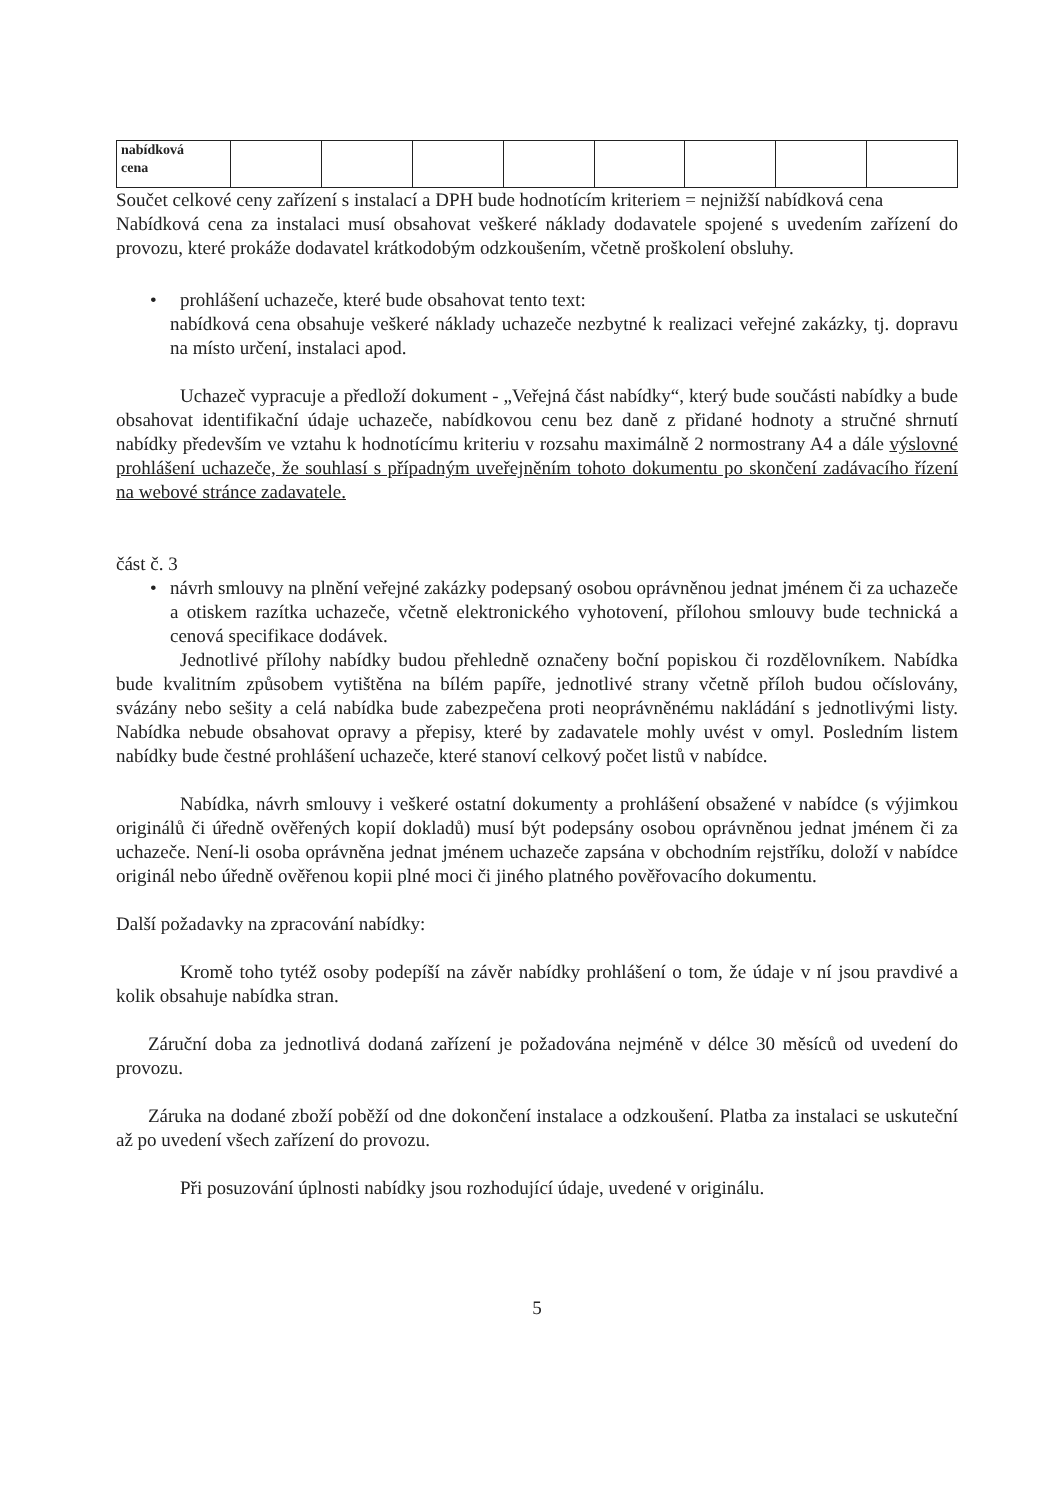| nabídková cena | | | | | | | | |
Součet celkové ceny zařízení s instalací a DPH bude hodnotícím kriteriem = nejnižší nabídková cena
Nabídková cena za instalaci musí obsahovat veškeré náklady dodavatele spojené s uvedením zařízení do provozu, které prokáže dodavatel krátkodobým odzkoušením, včetně proškolení obsluhy.
• prohlášení uchazeče, které bude obsahovat tento text:
nabídková cena obsahuje veškeré náklady uchazeče nezbytné k realizaci veřejné zakázky, tj. dopravu na místo určení, instalaci apod.
Uchazeč vypracuje a předloží dokument - „Veřejná část nabídky“, který bude součásti nabídky a bude obsahovat identifikační údaje uchazeče, nabídkovou cenu bez daně z přidané hodnoty a stručné shrnutí nabídky především ve vztahu k hodnotícímu kriteriu v rozsahu maximálně 2 normostrany A4 a dále výslovné prohlášení uchazeče, že souhlasí s případným uveřejněním tohoto dokumentu po skončení zadávacího řízení na webové stránce zadavatele.
část č. 3
• návrh smlouvy na plnění veřejné zakázky podepsaný osobou oprávněnou jednat jménem či za uchazeče a otiskem razítka uchazeče, včetně elektronického vyhotovení, přílohou smlouvy bude technická a cenová specifikace dodávek.
Jednotlivé přílohy nabídky budou přehledně označeny boční popiskou či rozdělovníkem. Nabídka bude kvalitním způsobem vytištěna na bílém papíře, jednotlivé strany včetně příloh budou očíslovány, svázány nebo sešity a celá nabídka bude zabezpečena proti neoprávněnému nakládání s jednotlivými listy. Nabídka nebude obsahovat opravy a přepisy, které by zadavatele mohly uvést v omyl. Posledním listem nabídky bude čestné prohlášení uchazeče, které stanoví celkový počet listů v nabídce.
Nabídka, návrh smlouvy i veškeré ostatní dokumenty a prohlášení obsažené v nabídce (s výjimkou originálů či úředně ověřených kopií dokladů) musí být podepsány osobou oprávněnou jednat jménem či za uchazeče. Není-li osoba oprávněna jednat jménem uchazeče zapsána v obchodním rejstříku, doloží v nabídce originál nebo úředně ověřenou kopii plné moci či jiného platného pověřovacího dokumentu.
Další požadavky na zpracování nabídky:
Kromě toho tytéž osoby podepíší na závěr nabídky prohlášení o tom, že údaje v ní jsou pravdivé a kolik obsahuje nabídka stran.
Záruční doba za jednotlivá dodaná zařízení je požadována nejméně v délce 30 měsíců od uvedení do provozu.
Záruka na dodané zboží poběží od dne dokončení instalace a odzkoušení. Platba za instalaci se uskuteční až po uvedení všech zařízení do provozu.
Při posuzování úplnosti nabídky jsou rozhodující údaje, uvedené v originálu.
5